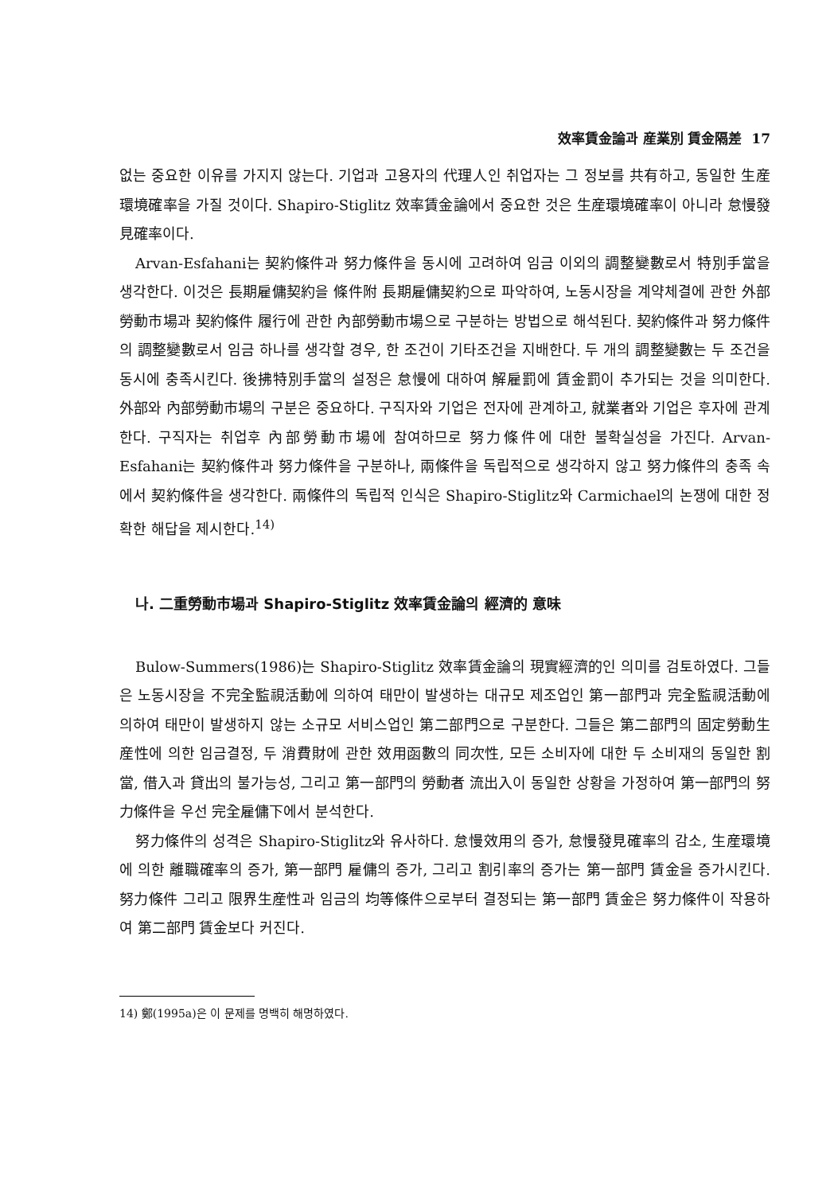效率賃金論과 産業別 賃金隔差 17
없는 중요한 이유를 가지지 않는다. 기업과 고용자의 代理人인 취업자는 그 정보를 共有하고, 동일한 生産環境確率을 가질 것이다. Shapiro-Stiglitz 效率賃金論에서 중요한 것은 生産環境確率이 아니라 怠慢發見確率이다.
Arvan-Esfahani는 契約條件과 努力條件을 동시에 고려하여 임금 이외의 調整變數로서 特別手當을 생각한다. 이것은 長期雇傭契約을 條件附 長期雇傭契約으로 파악하여, 노동시장을 계약체결에 관한 外部勞動市場과 契約條件 履行에 관한 內部勞動市場으로 구분하는 방법으로 해석된다. 契約條件과 努力條件의 調整變數로서 임금 하나를 생각할 경우, 한 조건이 기타조건을 지배한다. 두 개의 調整變數는 두 조건을 동시에 충족시킨다. 後拂特別手當의 설정은 怠慢에 대하여 解雇罰에 賃金罰이 추가되는 것을 의미한다. 外部와 內部勞動市場의 구분은 중요하다. 구직자와 기업은 전자에 관계하고, 就業者와 기업은 후자에 관계한다. 구직자는 취업후 內部勞動市場에 참여하므로 努力條件에 대한 불확실성을 가진다. Arvan-Esfahani는 契約條件과 努力條件을 구분하나, 兩條件을 독립적으로 생각하지 않고 努力條件의 충족 속에서 契約條件을 생각한다. 兩條件의 독립적 인식은 Shapiro-Stiglitz와 Carmichael의 논쟁에 대한 정확한 해답을 제시한다.<sup>14)</sup>
나. 二重勞動市場과 Shapiro-Stiglitz 效率賃金論의 經濟的 意味
Bulow-Summers(1986)는 Shapiro-Stiglitz 效率賃金論의 現實經濟的인 의미를 검토하였다. 그들은 노동시장을 不完全監視活動에 의하여 태만이 발생하는 대규모 제조업인 第一部門과 完全監視活動에 의하여 태만이 발생하지 않는 소규모 서비스업인 第二部門으로 구분한다. 그들은 第二部門의 固定勞動生産性에 의한 임금결정, 두 消費財에 관한 效用函數의 同次性, 모든 소비자에 대한 두 소비재의 동일한 割當, 借入과 貸出의 불가능성, 그리고 第一部門의 勞動者 流出入이 동일한 상황을 가정하여 第一部門의 努力條件을 우선 完全雇傭下에서 분석한다.
努力條件의 성격은 Shapiro-Stiglitz와 유사하다. 怠慢效用의 증가, 怠慢發見確率의 감소, 生産環境에 의한 離職確率의 증가, 第一部門 雇傭의 증가, 그리고 割引率의 증가는 第一部門 賃金을 증가시킨다. 努力條件 그리고 限界生産性과 임금의 均等條件으로부터 결정되는 第一部門 賃金은 努力條件이 작용하여 第二部門 賃金보다 커진다.
14) 鄭(1995a)은 이 문제를 명백히 해명하였다.